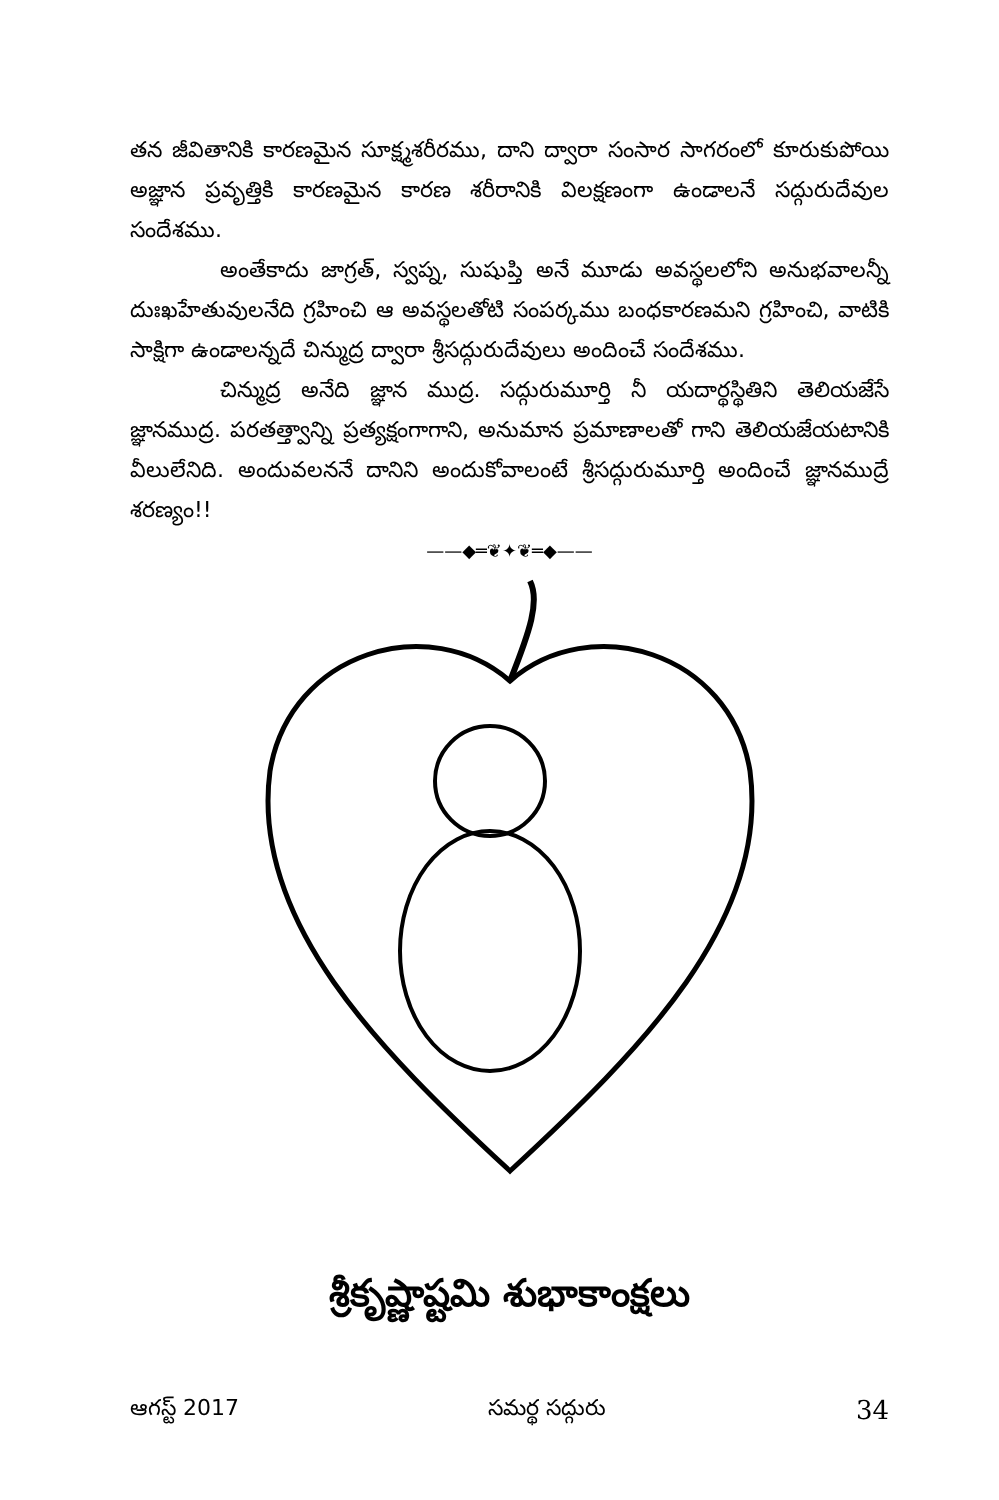తన జీవితానికి కారణమైన సూక్ష్మశరీరము, దాని ద్వారా సంసార సాగరంలో కూరుకుపోయి అజ్ఞాన ప్రవృత్తికి కారణమైన కారణ శరీరానికి విలక్షణంగా ఉండాలనే సద్గురుదేవుల సందేశము.
అంతేకాదు జాగ్రత్, స్వప్న, సుషుప్తి అనే మూడు అవస్థలలోని అనుభవాలన్నీ దుఃఖహేతువులనేది గ్రహించి ఆ అవస్థలతోటి సంపర్కము బంధకారణమని గ్రహించి, వాటికి సాక్షిగా ఉండాలన్నదే చిన్ముద్ర ద్వారా శ్రీసద్గురుదేవులు అందించే సందేశము.
చిన్ముద్ర అనేది జ్ఞాన ముద్ర. సద్గురుమూర్తి నీ యదార్థస్థితిని తెలియజేసే జ్ఞానముద్ర. పరతత్త్వాన్ని ప్రత్యక్షంగాగాని, అనుమాన ప్రమాణాలతో గాని తెలియజేయటానికి వీలులేనిది. అందువలననే దానిని అందుకోవాలంటే శ్రీసద్గురుమూర్తి అందించే జ్ఞానముద్రే శరణ్యం!!
——◆═❦✦❦═◆——
శ్రీకృష్ణాష్టమి శుభాకాంక్షలు
ఆగస్ట్ 2017 సమర్థ సద్గురు 34